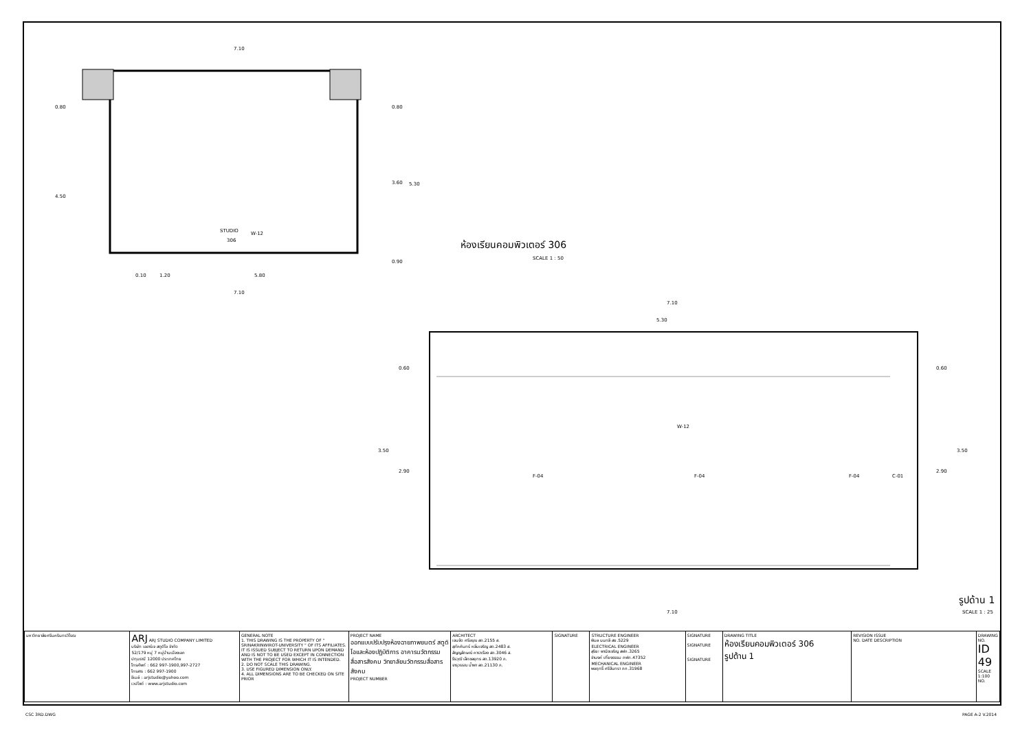7.10
0.80
4.50
0.80
3.60
5.30
0.90
STUDIO
306
W-12
0.10
1.20
5.80
7.10
ห้องเรียนคอมพิวเตอร์ 306
SCALE 1 : 50
7.10
5.30
0.60
2.90
3.50
0.60
2.90
3.50
F-04
F-04
F-04
C-01
W-12
7.10
รูปด้าน 1
SCALE 1 : 25
| มหาวิทยาลัยศรีนครินทรวิโรฒ | ARJ ARJ STUDIO COMPANY LIMITED บริษัท เออาร์เจ สตูดิโอ จำกัด 52/179 หมู่ 7 หมู่บ้านเมืองเอก ปทุมธานี 12000 ประเทศไทย โทรศัพท์ : 662 997-1900,997-2727 โทรสาร : 662 997-1900 อีเมล์ : arjstudio@yahoo.com เวปไซต์ : www.arjstudio.com | GENERAL NOTE 1. THIS DRAWING IS THE PROPERTY OF " SRINAKRINWIROT-UNIVERSITY " OF ITS AFFILIATES. IT IS ISSUED SUBJECT TO RETURN UPON DEMAND AND IS NOT TO BE USED EXCEPT IN CONNECTION WITH THE PROJECT FOR WHICH IT IS INTENDED. 2. DO NOT SCALE THIS DRAWING. 3. USE FIGURED DIMENSION ONLY. 4. ALL DIMENSIONS ARE TO BE CHECKED ON SITE PRIOR | PROJECT NAME ออกแบบปรับปรุงห้องฉายภาพยนตร์ สตูดิโอและห้องปฏิบัติการ อาคารนวัตกรรมสื่อสารสังคม วิทยาลัยนวัตกรรมสื่อสารสังคม PROJECT NUMBER | ARCHITECT เจนจัด ศรีอรุณ สถ.2155 ส. สุภัคคินทร์ หลิ่มเจริญ สถ.2483 ส. สัญญลักษณ์ คาราเรือง สถ.3046 ส. ธีรวุฒิ เล็กชลยุทธ สถ.13920 ภ. จารุวรรณ น้ำพา สถ.21130 ภ. | SIGNATURE | STRUCTURE ENGINEER พิมล นนทลี สย.5229 ELECTRICAL ENGINEER สุริยะ พานิชเจริญ สฟก.3265 จำนงค์ เที่ยงธรรม ภฟก.47352 MECHANICAL ENGINEER พอฤทธิ์ ศรีจันทรา ภก.31968 | SIGNATURE SIGNATURE SIGNATURE | DRAWING TITLE ห้องเรียนคอมพิวเตอร์ 306 รูปด้าน 1 | REVISION ISSUE NO. DATE DESCRIPTION | DRAWING NO. ID 49 SCALE 1:100 NO. |
CSC 3RD.DWG PAGE A-2 V.2014